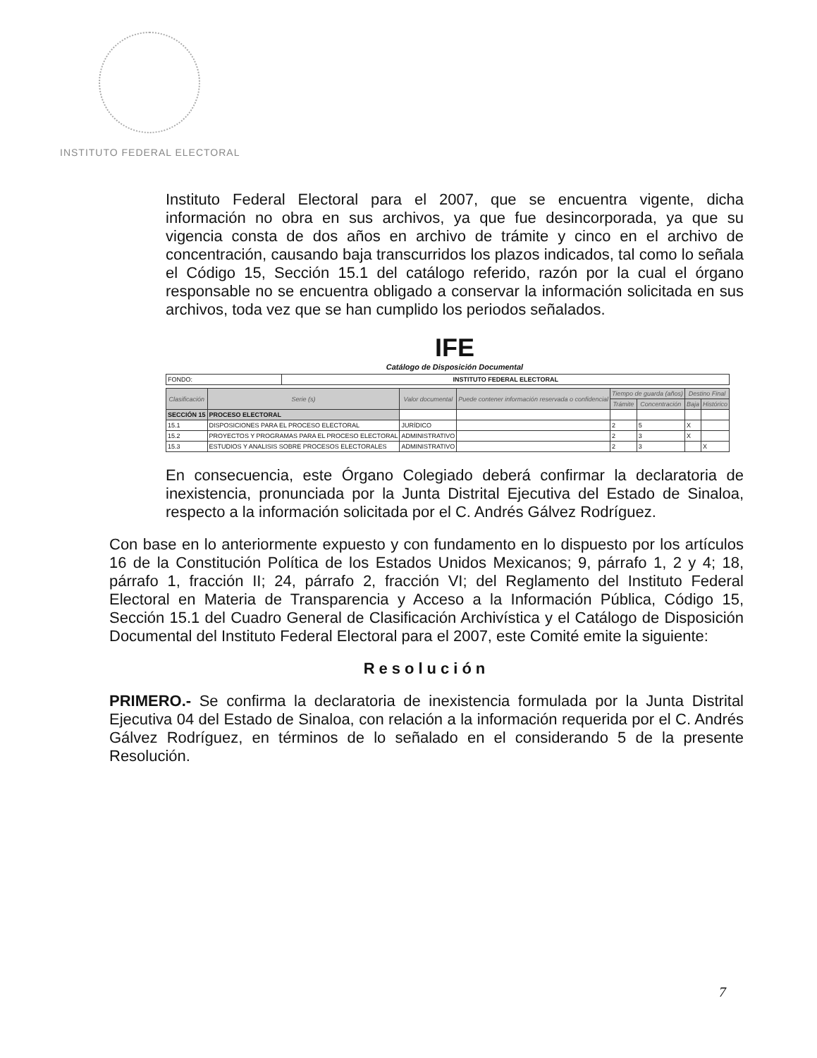INSTITUTO FEDERAL ELECTORAL
Instituto Federal Electoral para el 2007, que se encuentra vigente, dicha información no obra en sus archivos, ya que fue desincorporada, ya que su vigencia consta de dos años en archivo de trámite y cinco en el archivo de concentración, causando baja transcurridos los plazos indicados, tal como lo señala el Código 15, Sección 15.1 del catálogo referido, razón por la cual el órgano responsable no se encuentra obligado a conservar la información solicitada en sus archivos, toda vez que se han cumplido los periodos señalados.
IFE
Catálogo de Disposición Documental
| FONDO: | INSTITUTO FEDERAL ELECTORAL |
| Clasificación | Serie (s) | Valor documental | Puede contener información reservada o confidencial | Tiempo de guarda (años) | | Destino Final | |
| --- | --- | --- | --- | --- | --- | --- | --- |
| | | | | Trámite | Concentración | Baja | Histórico |
| SECCIÓN 15 | PROCESO ELECTORAL | | | | | | |
| 15.1 | DISPOSICIONES PARA EL PROCESO ELECTORAL | JURÍDICO | | 2 | 5 | X | |
| 15.2 | PROYECTOS Y PROGRAMAS PARA EL PROCESO ELECTORAL | ADMINISTRATIVO | | 2 | 3 | X | |
| 15.3 | ESTUDIOS Y ANALISIS SOBRE PROCESOS ELECTORALES | ADMINISTRATIVO | | 2 | 3 | | X |
En consecuencia, este Órgano Colegiado deberá confirmar la declaratoria de inexistencia, pronunciada por la Junta Distrital Ejecutiva del Estado de Sinaloa, respecto a la información solicitada por el C. Andrés Gálvez Rodríguez.
Con base en lo anteriormente expuesto y con fundamento en lo dispuesto por los artículos 16 de la Constitución Política de los Estados Unidos Mexicanos; 9, párrafo 1, 2 y 4; 18, párrafo 1, fracción II; 24, párrafo 2, fracción VI; del Reglamento del Instituto Federal Electoral en Materia de Transparencia y Acceso a la Información Pública, Código 15, Sección 15.1 del Cuadro General de Clasificación Archivística y el Catálogo de Disposición Documental del Instituto Federal Electoral para el 2007, este Comité emite la siguiente:
Resolución
PRIMERO.- Se confirma la declaratoria de inexistencia formulada por la Junta Distrital Ejecutiva 04 del Estado de Sinaloa, con relación a la información requerida por el C. Andrés Gálvez Rodríguez, en términos de lo señalado en el considerando 5 de la presente Resolución.
7